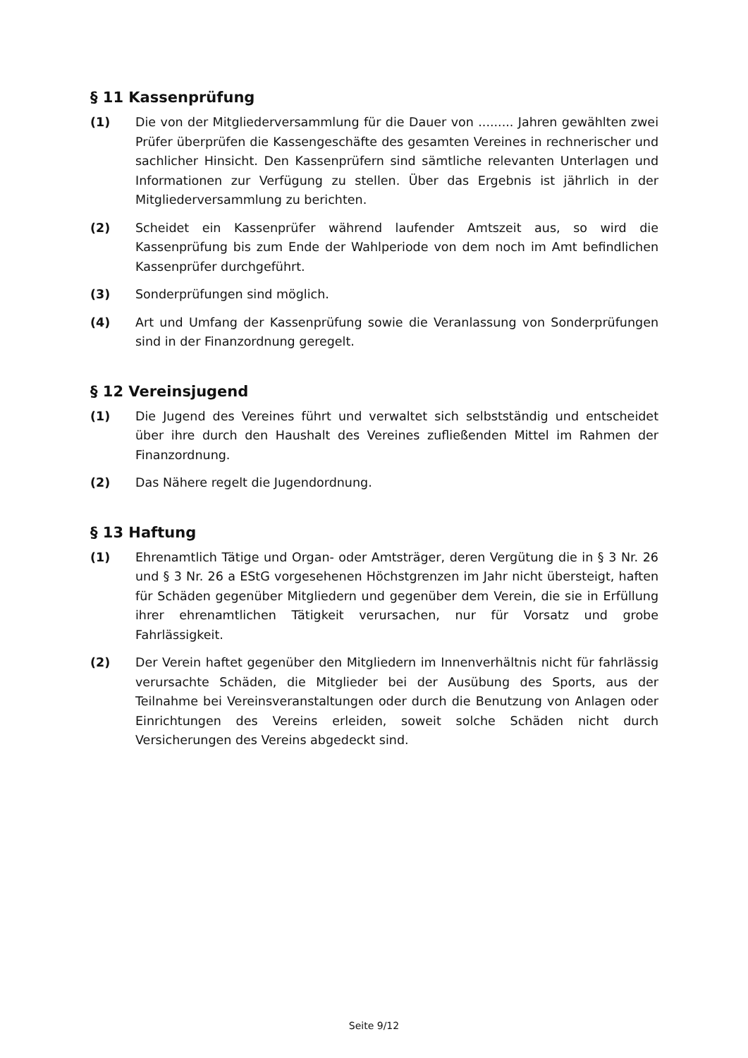§ 11 Kassenprüfung
(1) Die von der Mitgliederversammlung für die Dauer von ......... Jahren gewählten zwei Prüfer überprüfen die Kassengeschäfte des gesamten Vereines in rechnerischer und sachlicher Hinsicht. Den Kassenprüfern sind sämtliche relevanten Unterlagen und Informationen zur Verfügung zu stellen. Über das Ergebnis ist jährlich in der Mitgliederversammlung zu berichten.
(2) Scheidet ein Kassenprüfer während laufender Amtszeit aus, so wird die Kassenprüfung bis zum Ende der Wahlperiode von dem noch im Amt befindlichen Kassenprüfer durchgeführt.
(3) Sonderprüfungen sind möglich.
(4) Art und Umfang der Kassenprüfung sowie die Veranlassung von Sonderprüfungen sind in der Finanzordnung geregelt.
§ 12 Vereinsjugend
(1) Die Jugend des Vereines führt und verwaltet sich selbstständig und entscheidet über ihre durch den Haushalt des Vereines zufließenden Mittel im Rahmen der Finanzordnung.
(2) Das Nähere regelt die Jugendordnung.
§ 13 Haftung
(1) Ehrenamtlich Tätige und Organ- oder Amtsträger, deren Vergütung die in § 3 Nr. 26 und § 3 Nr. 26 a EStG vorgesehenen Höchstgrenzen im Jahr nicht übersteigt, haften für Schäden gegenüber Mitgliedern und gegenüber dem Verein, die sie in Erfüllung ihrer ehrenamtlichen Tätigkeit verursachen, nur für Vorsatz und grobe Fahrlässigkeit.
(2) Der Verein haftet gegenüber den Mitgliedern im Innenverhältnis nicht für fahrlässig verursachte Schäden, die Mitglieder bei der Ausübung des Sports, aus der Teilnahme bei Vereinsveranstaltungen oder durch die Benutzung von Anlagen oder Einrichtungen des Vereins erleiden, soweit solche Schäden nicht durch Versicherungen des Vereins abgedeckt sind.
Seite 9/12